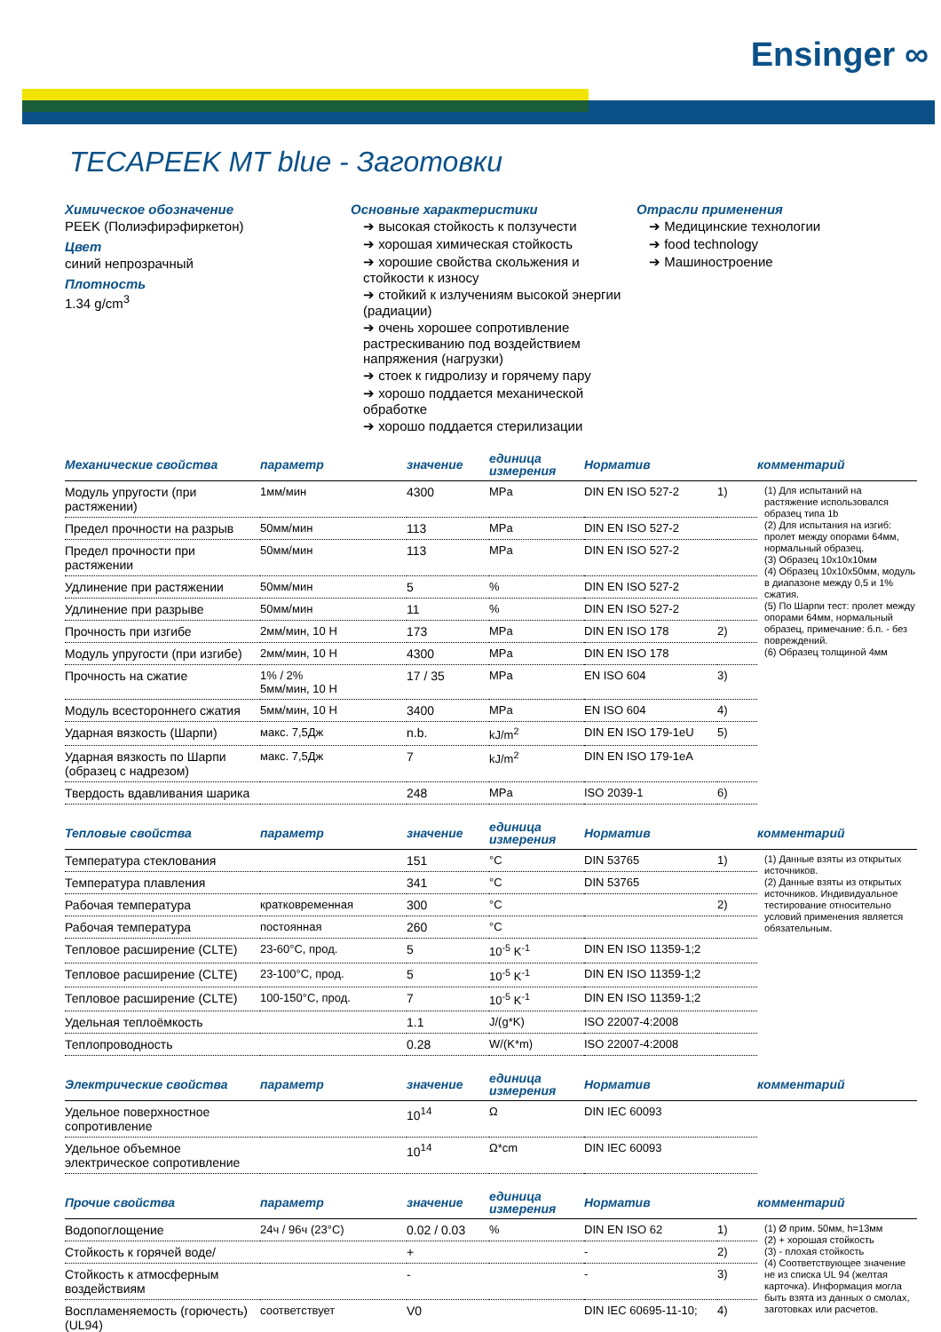Ensinger ∞
TECAPEEK MT blue - Заготовки
Химическое обозначение
PEEK (Полиэфирэфиркетон)
Цвет
синий непрозрачный
Плотность
1.34 g/cm<sup>3</sup>
Основные характеристики
➔ высокая стойкость к ползучести
➔ хорошая химическая стойкость
➔ хорошие свойства скольжения и стойкости к износу
➔ стойкий к излучениям высокой энергии (радиации)
➔ очень хорошее сопротивление растрескиванию под воздействием напряжения (нагрузки)
➔ стоек к гидролизу и горячему пару
➔ хорошо поддается механической обработке
➔ хорошо поддается стерилизации
Отрасли применения
➔ Медицинские технологии
➔ food technology
➔ Машиностроение
| Механические свойства | параметр | значение | единица измерения | Норматив | | комментарий |
| --- | --- | --- | --- | --- | --- | --- |
| Модуль упругости (при растяжении) | 1мм/мин | 4300 | MPa | DIN EN ISO 527-2 | 1) | (1) Для испытаний на растяжение использовался образец типа 1b (2) Для испытания на изгиб: пролет между опорами 64мм, нормальный образец. (3) Образец 10x10x10мм (4) Образец 10x10x50мм, модуль в диапазоне между 0,5 и 1% сжатия. (5) По Шарпи тест: пролет между опорами 64мм, нормальный образец, примечание: б.п. - без повреждений. (6) Образец толщиной 4мм |
| Предел прочности на разрыв | 50мм/мин | 113 | MPa | DIN EN ISO 527-2 | | |
| Предел прочности при растяжении | 50мм/мин | 113 | MPa | DIN EN ISO 527-2 | | |
| Удлинение при растяжении | 50мм/мин | 5 | % | DIN EN ISO 527-2 | | |
| Удлинение при разрыве | 50мм/мин | 11 | % | DIN EN ISO 527-2 | | |
| Прочность при изгибе | 2мм/мин, 10 Н | 173 | MPa | DIN EN ISO 178 | 2) | |
| Модуль упругости (при изгибе) | 2мм/мин, 10 Н | 4300 | MPa | DIN EN ISO 178 | | |
| Прочность на сжатие | 1% / 2% 5мм/мин, 10 Н | 17 / 35 | MPa | EN ISO 604 | 3) | |
| Модуль всестороннего сжатия | 5мм/мин, 10 Н | 3400 | MPa | EN ISO 604 | 4) | |
| Ударная вязкость (Шарпи) | макс. 7,5Дж | n.b. | kJ/m<sup>2</sup> | DIN EN ISO 179-1eU | 5) | |
| Ударная вязкость по Шарпи (образец с надрезом) | макс. 7,5Дж | 7 | kJ/m<sup>2</sup> | DIN EN ISO 179-1eA | | |
| Твердость вдавливания шарика | | 248 | MPa | ISO 2039-1 | 6) | |
| Тепловые свойства | параметр | значение | единица измерения | Норматив | | комментарий |
| --- | --- | --- | --- | --- | --- | --- |
| Температура стеклования | | 151 | °C | DIN 53765 | 1) | (1) Данные взяты из открытых источников. (2) Данные взяты из открытых источников. Индивидуальное тестирование относительно условий применения является обязательным. |
| Температура плавления | | 341 | °C | DIN 53765 | | |
| Рабочая температура | кратковременная | 300 | °C | | 2) | |
| Рабочая температура | постоянная | 260 | °C | | | |
| Тепловое расширение (CLTE) | 23-60°C, прод. | 5 | 10<sup>-5</sup> K<sup>-1</sup> | DIN EN ISO 11359-1;2 | | |
| Тепловое расширение (CLTE) | 23-100°C, прод. | 5 | 10<sup>-5</sup> K<sup>-1</sup> | DIN EN ISO 11359-1;2 | | |
| Тепловое расширение (CLTE) | 100-150°C, прод. | 7 | 10<sup>-5</sup> K<sup>-1</sup> | DIN EN ISO 11359-1;2 | | |
| Удельная теплоёмкость | | 1.1 | J/(g*K) | ISO 22007-4:2008 | | |
| Теплопроводность | | 0.28 | W/(K*m) | ISO 22007-4:2008 | | |
| Электрические свойства | параметр | значение | единица измерения | Норматив | | комментарий |
| --- | --- | --- | --- | --- | --- | --- |
| Удельное поверхностное сопротивление | | 10<sup>14</sup> | Ω | DIN IEC 60093 | | |
| Удельное объемное электрическое сопротивление | | 10<sup>14</sup> | Ω*cm | DIN IEC 60093 | | |
| Прочие свойства | параметр | значение | единица измерения | Норматив | | комментарий |
| --- | --- | --- | --- | --- | --- | --- |
| Водопоглощение | 24ч / 96ч (23°C) | 0.02 / 0.03 | % | DIN EN ISO 62 | 1) | (1) Ø прим. 50мм, h=13мм (2) + хорошая стойкость (3) - плохая стойкость (4) Соответствующее значение не из списка UL 94 (желтая карточка). Информация могла быть взята из данных о смолах, заготовках или расчетов. |
| Стойкость к горячей воде/ | | + | | - | 2) | |
| Стойкость к атмосферным воздействиям | | - | | - | 3) | |
| Воспламеняемость (горючесть) (UL94) | соответствует | V0 | | DIN IEC 60695-11-10; | 4) | |